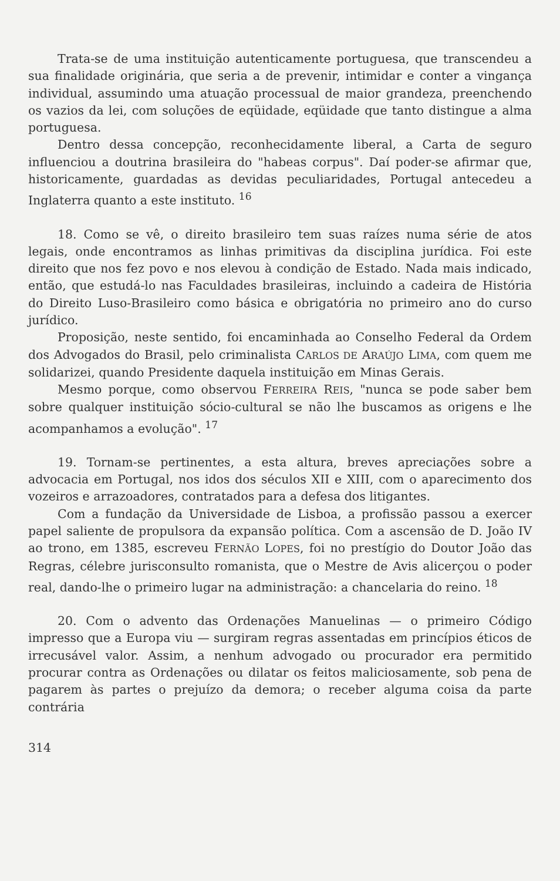Trata-se de uma instituição autenticamente portuguesa, que transcendeu a sua finalidade originária, que seria a de prevenir, intimidar e conter a vingança individual, assumindo uma atuação processual de maior grandeza, preenchendo os vazios da lei, com soluções de eqüidade, eqüidade que tanto distingue a alma portuguesa.
Dentro dessa concepção, reconhecidamente liberal, a Carta de seguro influenciou a doutrina brasileira do "habeas corpus". Daí poder-se afirmar que, historicamente, guardadas as devidas peculiaridades, Portugal antecedeu a Inglaterra quanto a este instituto. <sup>16</sup>
18. Como se vê, o direito brasileiro tem suas raízes numa série de atos legais, onde encontramos as linhas primitivas da disciplina jurídica. Foi este direito que nos fez povo e nos elevou à condição de Estado. Nada mais indicado, então, que estudá-lo nas Faculdades brasileiras, incluindo a cadeira de História do Direito Luso-Brasileiro como básica e obrigatória no primeiro ano do curso jurídico.
Proposição, neste sentido, foi encaminhada ao Conselho Federal da Ordem dos Advogados do Brasil, pelo criminalista CARLOS DE ARAÚJO LIMA, com quem me solidarizei, quando Presidente daquela instituição em Minas Gerais.
Mesmo porque, como observou FERREIRA REIS, "nunca se pode saber bem sobre qualquer instituição sócio-cultural se não lhe buscamos as origens e lhe acompanhamos a evolução". <sup>17</sup>
19. Tornam-se pertinentes, a esta altura, breves apreciações sobre a advocacia em Portugal, nos idos dos séculos XII e XIII, com o aparecimento dos vozeiros e arrazoadores, contratados para a defesa dos litigantes.
Com a fundação da Universidade de Lisboa, a profissão passou a exercer papel saliente de propulsora da expansão política. Com a ascensão de D. João IV ao trono, em 1385, escreveu FERNÃO LOPES, foi no prestígio do Doutor João das Regras, célebre jurisconsulto romanista, que o Mestre de Avis alicerçou o poder real, dando-lhe o primeiro lugar na administração: a chancelaria do reino. <sup>18</sup>
20. Com o advento das Ordenações Manuelinas — o primeiro Código impresso que a Europa viu — surgiram regras assentadas em princípios éticos de irrecusável valor. Assim, a nenhum advogado ou procurador era permitido procurar contra as Ordenações ou dilatar os feitos maliciosamente, sob pena de pagarem às partes o prejuízo da demora; o receber alguma coisa da parte contrária
314